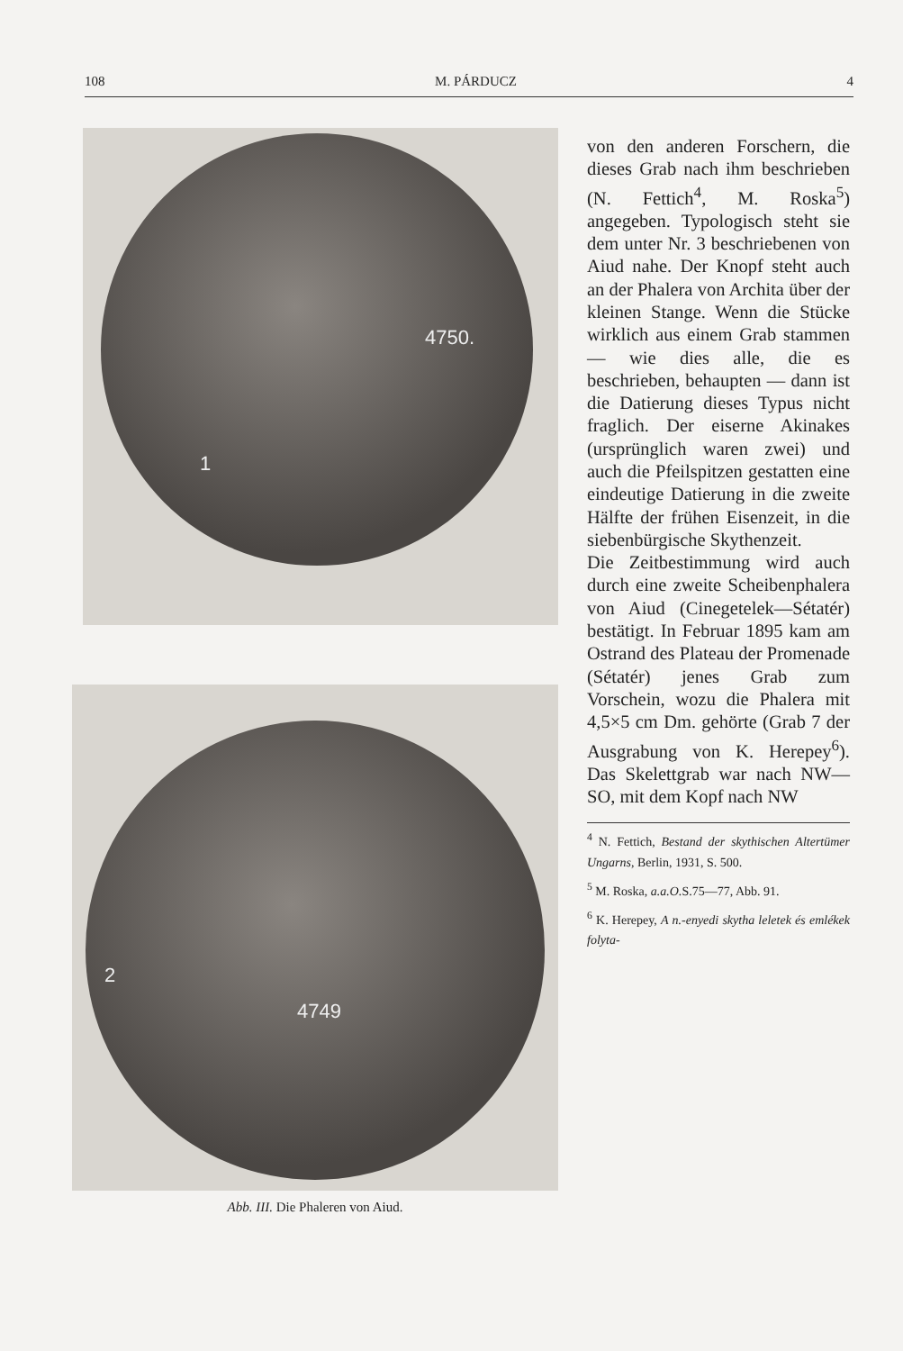108 M. PÁRDUCZ 4
4750.
1
2
4749
Abb. III. Die Phaleren von Aiud.
von den anderen Forschern, die dieses Grab nach ihm beschrieben (N. Fettich<sup>4</sup>, M. Roska<sup>5</sup>) angegeben. Typologisch steht sie dem unter Nr. 3 beschriebenen von Aiud nahe. Der Knopf steht auch an der Phalera von Archita über der kleinen Stange. Wenn die Stücke wirklich aus einem Grab stammen — wie dies alle, die es beschrieben, behaupten — dann ist die Datierung dieses Typus nicht fraglich. Der eiserne Akinakes (ursprünglich waren zwei) und auch die Pfeilspitzen gestatten eine eindeutige Datierung in die zweite Hälfte der frühen Eisenzeit, in die siebenbürgische Skythenzeit.
Die Zeitbestimmung wird auch durch eine zweite Scheibenphalera von Aiud (Cinegetelek—Sétatér) bestätigt. In Februar 1895 kam am Ostrand des Plateau der Promenade (Sétatér) jenes Grab zum Vorschein, wozu die Phalera mit 4,5×5 cm Dm. gehörte (Grab 7 der Ausgrabung von K. Herepey<sup>6</sup>). Das Skelettgrab war nach NW—SO, mit dem Kopf nach NW
<sup>4</sup> N. Fettich, Bestand der skythischen Altertümer Ungarns, Berlin, 1931, S. 500.
<sup>5</sup> M. Roska, a.a.O. S.75—77, Abb. 91.
<sup>6</sup> K. Herepey, A n.-enyedi skytha leletek és emlékek folyta-